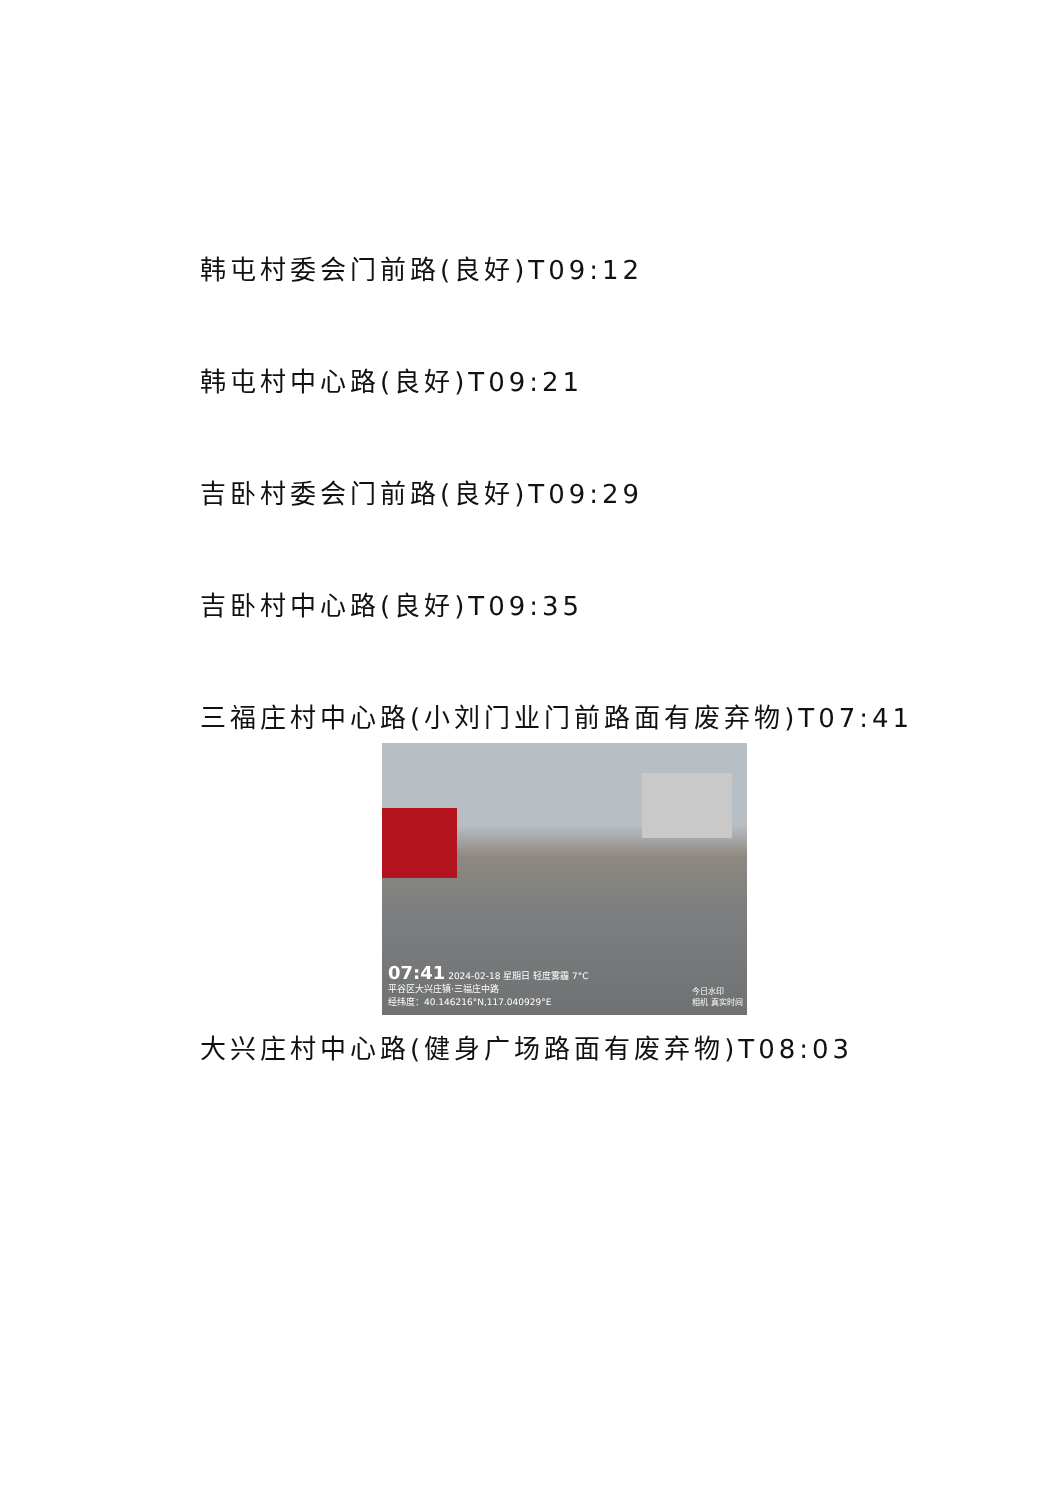韩屯村委会门前路(良好)T09:12
韩屯村中心路(良好)T09:21
吉卧村委会门前路(良好)T09:29
吉卧村中心路(良好)T09:35
三福庄村中心路(小刘门业门前路面有废弃物)T07:41
07:41 2024-02-18 星期日 轻度雾霾 7°C
平谷区大兴庄镇·三福庄中路
经纬度：40.146216°N,117.040929°E
今日水印
相机 真实时间
大兴庄村中心路(健身广场路面有废弃物)T08:03